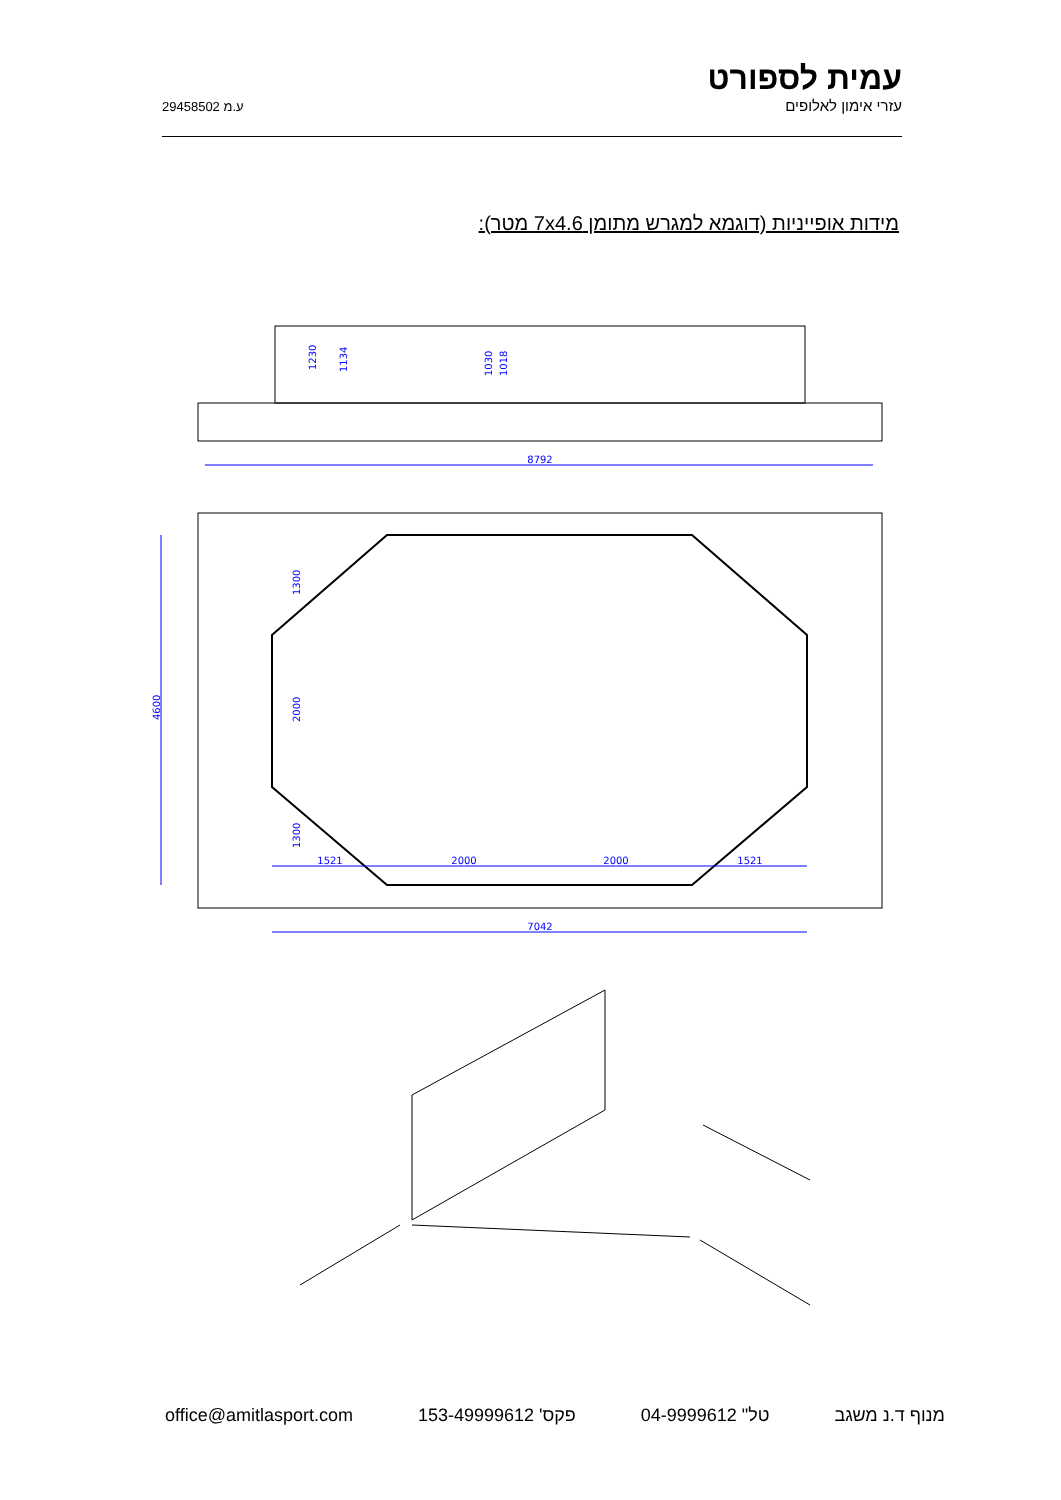ע.מ 29458502
עמית לספורט
עזרי אימון לאלופים
מידות אופייניות (דוגמא למגרש מתומן 7x4.6 מטר):
8792
1230
1134
1030
1018
4600
1300
2000
1300
1521
2000
2000
1521
7042
office@amitlasport.com פקס' 153-49999612 טל" 04-9999612 מנוף ד.נ משגב